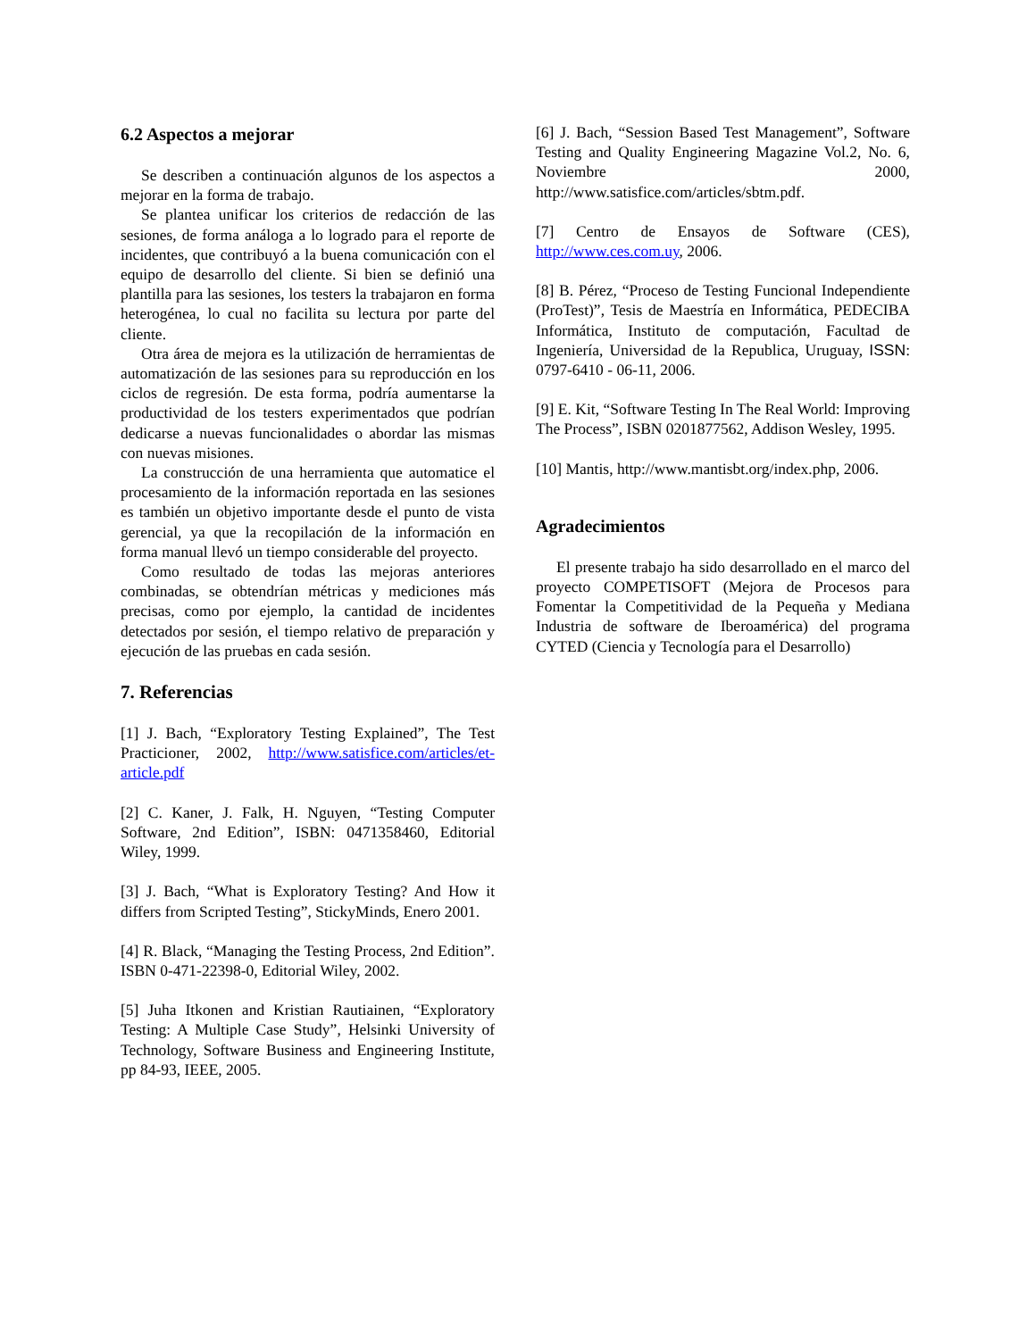6.2 Aspectos a mejorar
Se describen a continuación algunos de los aspectos a mejorar en la forma de trabajo.
Se plantea unificar los criterios de redacción de las sesiones, de forma análoga a lo logrado para el reporte de incidentes, que contribuyó a la buena comunicación con el equipo de desarrollo del cliente. Si bien se definió una plantilla para las sesiones, los testers la trabajaron en forma heterogénea, lo cual no facilita su lectura por parte del cliente.
Otra área de mejora es la utilización de herramientas de automatización de las sesiones para su reproducción en los ciclos de regresión. De esta forma, podría aumentarse la productividad de los testers experimentados que podrían dedicarse a nuevas funcionalidades o abordar las mismas con nuevas misiones.
La construcción de una herramienta que automatice el procesamiento de la información reportada en las sesiones es también un objetivo importante desde el punto de vista gerencial, ya que la recopilación de la información en forma manual llevó un tiempo considerable del proyecto.
Como resultado de todas las mejoras anteriores combinadas, se obtendrían métricas y mediciones más precisas, como por ejemplo, la cantidad de incidentes detectados por sesión, el tiempo relativo de preparación y ejecución de las pruebas en cada sesión.
7. Referencias
[1] J. Bach, “Exploratory Testing Explained”, The Test Practicioner, 2002, http://www.satisfice.com/articles/et-article.pdf
[2] C. Kaner, J. Falk, H. Nguyen, “Testing Computer Software, 2nd Edition”, ISBN: 0471358460, Editorial Wiley, 1999.
[3] J. Bach, “What is Exploratory Testing? And How it differs from Scripted Testing”, StickyMinds, Enero 2001.
[4] R. Black, “Managing the Testing Process, 2nd Edition”. ISBN 0-471-22398-0, Editorial Wiley, 2002.
[5] Juha Itkonen and Kristian Rautiainen, “Exploratory Testing: A Multiple Case Study”, Helsinki University of Technology, Software Business and Engineering Institute, pp 84-93, IEEE, 2005.
[6] J. Bach, “Session Based Test Management”, Software Testing and Quality Engineering Magazine Vol.2, No. 6, Noviembre 2000, http://www.satisfice.com/articles/sbtm.pdf.
[7] Centro de Ensayos de Software (CES), http://www.ces.com.uy, 2006.
[8] B. Pérez, “Proceso de Testing Funcional Independiente (ProTest)”, Tesis de Maestría en Informática, PEDECIBA Informática, Instituto de computación, Facultad de Ingeniería, Universidad de la Republica, Uruguay, ISSN: 0797-6410 - 06-11, 2006.
[9] E. Kit, “Software Testing In The Real World: Improving The Process”, ISBN 0201877562, Addison Wesley, 1995.
[10] Mantis, http://www.mantisbt.org/index.php, 2006.
Agradecimientos
El presente trabajo ha sido desarrollado en el marco del proyecto COMPETISOFT (Mejora de Procesos para Fomentar la Competitividad de la Pequeña y Mediana Industria de software de Iberoamérica) del programa CYTED (Ciencia y Tecnología para el Desarrollo)